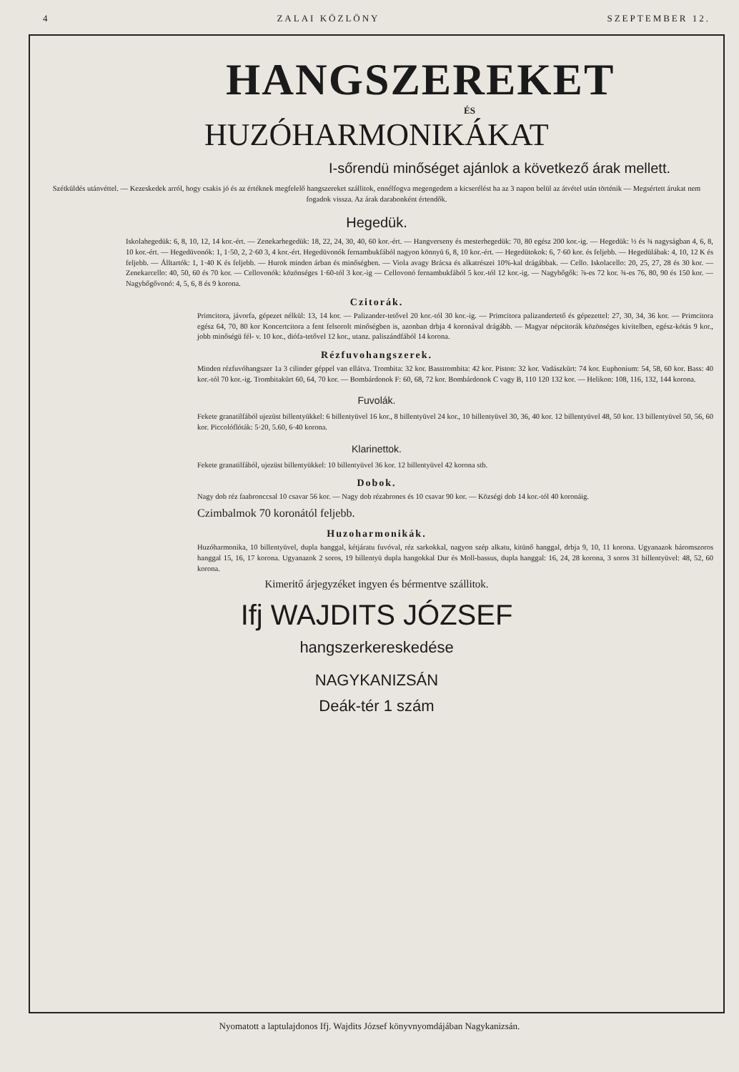4 ZALAI KÖZLÖNY SZEPTEMBER 12.
HANGSZEREKET
ÉS
HUZÓHARMONIKÁKAT
I-sőrendü minőséget ajánlok a következő árak mellett.
Szétküldés utánvéttel. — Kezeskedek arról, hogy csakis jó és az értéknek megfelelő hangszereket szállitok, ennélfogva megengedem a kicserélést ha az 3 napon belül az átvétel után történik — Megsértett árukat nem fogadok vissza. Az árak darabonként értendők.
Hegedük.
Iskolahegedük: 6, 8, 10, 12, 14 kor.-ért. — Zenekarhegedük: 18, 22, 24, 30, 40, 60 kor.-ért. — Hangverseny és mesterhegedük: 70, 80 egész 200 kor.-ig. — Hegedük: ½ és ¾ nagyságban 4, 6, 8, 10 kor.-ért. — Hegedüvonók: 1, 1·50, 2, 2·60 3, 4 kor.-ért. Hegedüvonók fernambukfából nagyon könnyü 6, 8, 10 kor.-ért. — Hegedütokok: 6, 7·60 kor. és feljebb. — Hegedülábak: 4, 10, 12 K és feljebb. — Álltartók: 1, 1·40 K és feljebb. — Hurok minden árban és minőségben. — Viola avagy Brácsa és alkatrészei 10%-kal drágábbak. — Cello. Iskolacello: 20, 25, 27, 28 és 30 kor. — Zenekarcello: 40, 50, 60 és 70 kor. — Cellovonók: közönséges 1·60-tól 3 kor.-ig — Cellovonó fernambukfából 5 kor.-tól 12 kor.-ig. — Nagybőgők: ⅞-es 72 kor. ¾-es 76, 80, 90 és 150 kor. — Nagybőgővonó: 4, 5, 6, 8 és 9 korona.
Czitorák.
Primcitora, jávorfa, gépezet nélkül: 13, 14 kor. — Palizander-tetővel 20 kor.-tól 30 kor.-ig. — Primcitora palizandertető és gépezettel: 27, 30, 34, 36 kor. — Primcitora egész 64, 70, 80 kor Koncertcitora a fent felsorolt minőségben is, azonban drbja 4 koronával drágább. — Magyar népcitorák közönséges kivitelben, egész-kótás 9 kor., jobb minőségü fél- v. 10 kor., diófa-tetővel 12 kor., utanz. paliszándfából 14 korona.
Rézfuvohangszerek.
Minden rézfuvóhangszer 1a 3 cilinder géppel van ellátva. Trombita: 32 kor. Basstrombita: 42 kor. Piston: 32 kor. Vadászkürt: 74 kor. Euphonium: 54, 58, 60 kor. Bass: 40 kor.-tól 70 kor.-ig. Trombitakürt 60, 64, 70 kor. — Bombárdonok F: 60, 68, 72 kor. Bombárdonok C vagy B, 110 120 132 kor. — Helikon: 108, 116, 132, 144 korona.
Fuvolák.
Fekete granatilfából ujezüst billentyükkel: 6 billentyüvel 16 kor., 8 billentyüvel 24 kor., 10 billentyüvel 30, 36, 40 kor. 12 billentyüvel 48, 50 kor. 13 billentyüvel 50, 56, 60 kor. Piccolóflóták: 5·20, 5.60, 6·40 korona.
Klarinettok.
Fekete granatilfából, ujezüst billentyükkel: 10 billentyüvel 36 kor. 12 billentyüvel 42 korona stb.
Dobok.
Nagy dob réz faabronccsal 10 csavar 56 kor. — Nagy dob rézabrones és 10 csavar 90 kor. — Községi dob 14 kor.-tól 40 koronáig.
Czimbalmok 70 koronától feljebb.
Huzoharmonikák.
Huzóharmonika, 10 billentyüvel, dupla hanggal, kétjáratu fuvóval, réz sarkokkal, nagyon szép alkatu, kitünő hanggal, drbja 9, 10, 11 korona. Ugyanazok háromszoros hanggal 15, 16, 17 korona. Ugyanazok 2 soros, 19 billentyü dupla hangokkal Dur és Moll-bassus, dupla hanggal: 16, 24, 28 korona, 3 soros 31 billentyüvel: 48, 52, 60 korona.
Kimeritő árjegyzéket ingyen és bérmentve szállitok.
Ifj WAJDITS JÓZSEF
hangszerkereskedése
NAGYKANIZSÁN
Deák-tér 1 szám
Nyomatott a laptulajdonos Ifj. Wajdits József könyvnyomdájában Nagykanizsán.